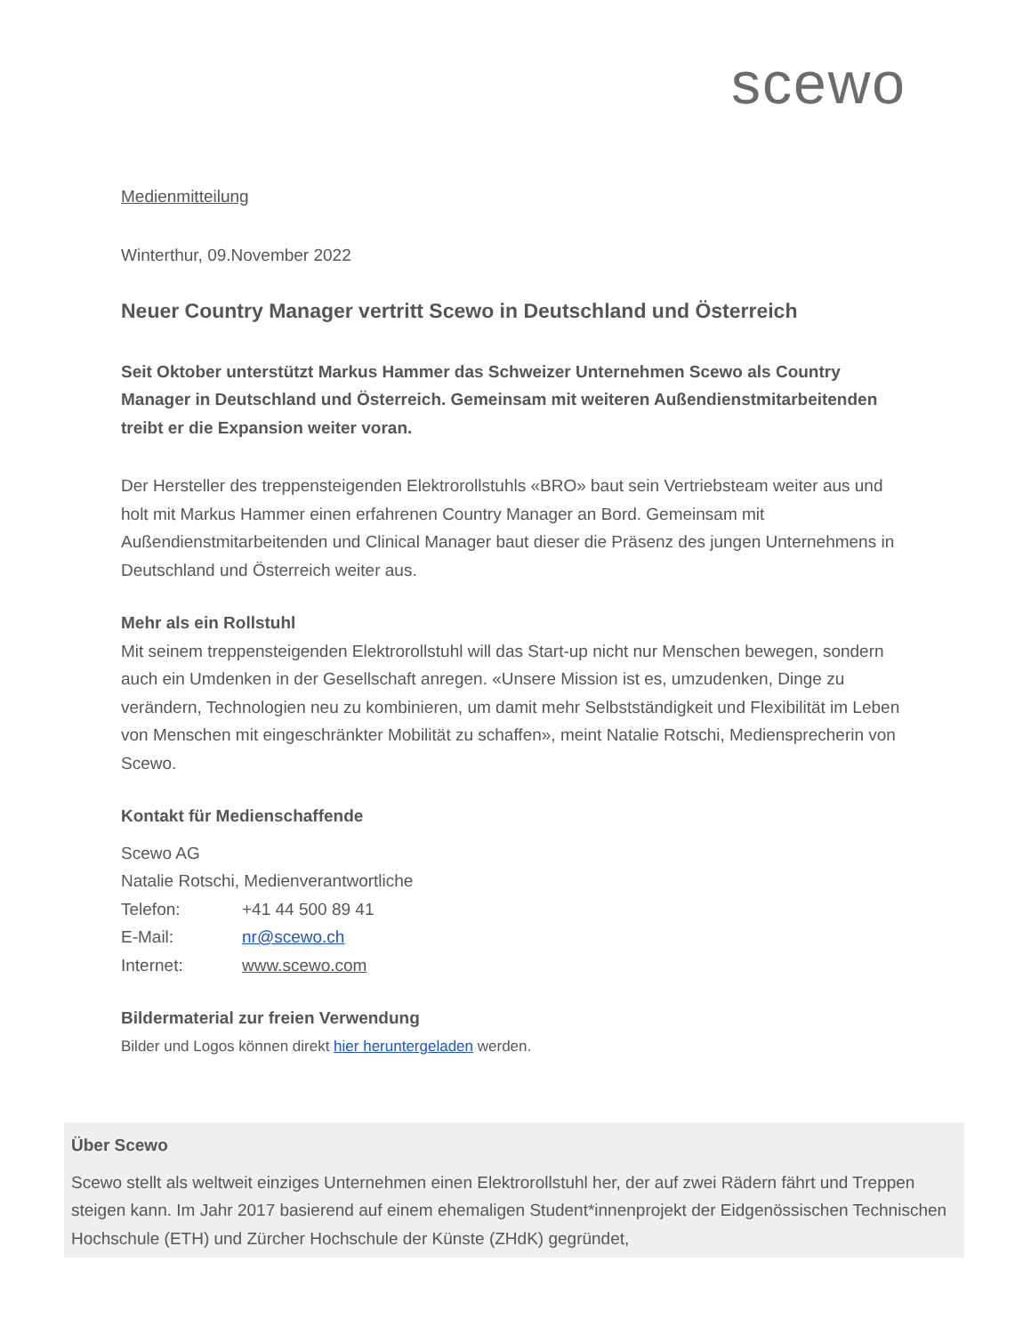scewo
Medienmitteilung
Winterthur, 09.November 2022
Neuer Country Manager vertritt Scewo in Deutschland und Österreich
Seit Oktober unterstützt Markus Hammer das Schweizer Unternehmen Scewo als Country Manager in Deutschland und Österreich. Gemeinsam mit weiteren Außendienstmitarbeitenden treibt er die Expansion weiter voran.
Der Hersteller des treppensteigenden Elektrorollstuhls «BRO» baut sein Vertriebsteam weiter aus und holt mit Markus Hammer einen erfahrenen Country Manager an Bord. Gemeinsam mit Außendienstmitarbeitenden und Clinical Manager baut dieser die Präsenz des jungen Unternehmens in Deutschland und Österreich weiter aus.
Mehr als ein Rollstuhl
Mit seinem treppensteigenden Elektrorollstuhl will das Start-up nicht nur Menschen bewegen, sondern auch ein Umdenken in der Gesellschaft anregen. «Unsere Mission ist es, umzudenken, Dinge zu verändern, Technologien neu zu kombinieren, um damit mehr Selbstständigkeit und Flexibilität im Leben von Menschen mit eingeschränkter Mobilität zu schaffen», meint Natalie Rotschi, Mediensprecherin von Scewo.
Kontakt für Medienschaffende
Scewo AG
Natalie Rotschi, Medienverantwortliche
| Telefon: | +41 44 500 89 41 |
| E-Mail: | nr@scewo.ch |
| Internet: | www.scewo.com |
Bildermaterial zur freien Verwendung
Bilder und Logos können direkt hier heruntergeladen werden.
Über Scewo
Scewo stellt als weltweit einziges Unternehmen einen Elektrorollstuhl her, der auf zwei Rädern fährt und Treppen steigen kann. Im Jahr 2017 basierend auf einem ehemaligen Student*innenprojekt der Eidgenössischen Technischen Hochschule (ETH) und Zürcher Hochschule der Künste (ZHdK) gegründet,